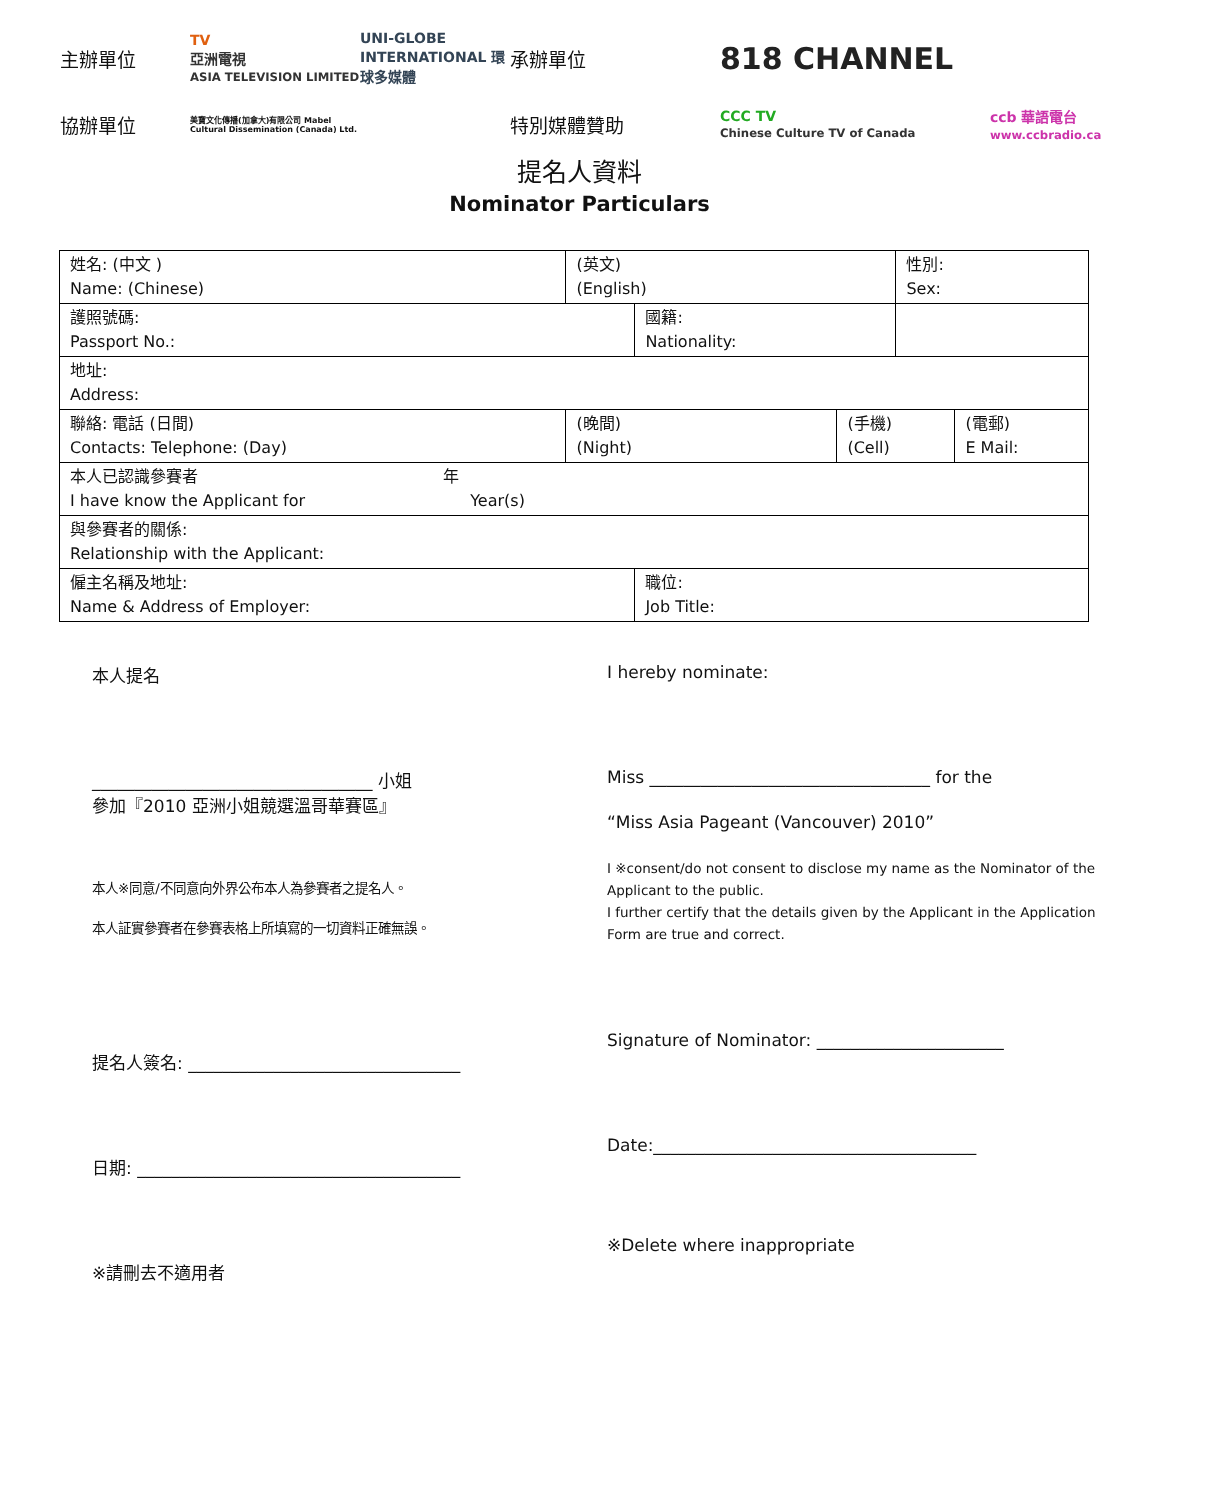主辦單位
TV
亞洲電視
ASIA TELEVISION LIMITED
UNI-GLOBE INTERNATIONAL 環球多媒體
承辦單位
818 CHANNEL
協辦單位
美寶文化傳播(加拿大)有限公司 Mabel Cultural Dissemination (Canada) Ltd.
特別媒體贊助
CCC TV
Chinese Culture TV of Canada
ccb 華語電台
www.ccbradio.ca
提名人資料
Nominator Particulars
| 姓名: (中文 ) Name: (Chinese) | (英文) (English) | | | 性別: Sex: | |
| 護照號碼: Passport No.: | | 國籍: Nationality: | | | |
| 地址: Address: | | | | | |
| 聯絡: 電話 (日間) Contacts: Telephone: (Day) | (晚間) (Night) | | (手機) (Cell) | | (電郵) E Mail: |
| 本人已認識參賽者 年 I have know the Applicant for Year(s) | | | | | |
| 與參賽者的關係: Relationship with the Applicant: | | | | | |
| 僱主名稱及地址: Name & Address of Employer: | | 職位: Job Title: | | | |
本人提名
_________________________________ 小姐
參加『2010 亞洲小姐競選溫哥華賽區』
本人※同意/不同意向外界公布本人為參賽者之提名人。
本人証實參賽者在參賽表格上所填寫的一切資料正確無誤。
提名人簽名: ________________________________
日期: ______________________________________
※請刪去不適用者
I hereby nominate:
Miss _________________________________ for the
“Miss Asia Pageant (Vancouver) 2010”
I ※consent/do not consent to disclose my name as the Nominator of the Applicant to the public.
I further certify that the details given by the Applicant in the Application Form are true and correct.
Signature of Nominator: ______________________
Date:______________________________________
※Delete where inappropriate